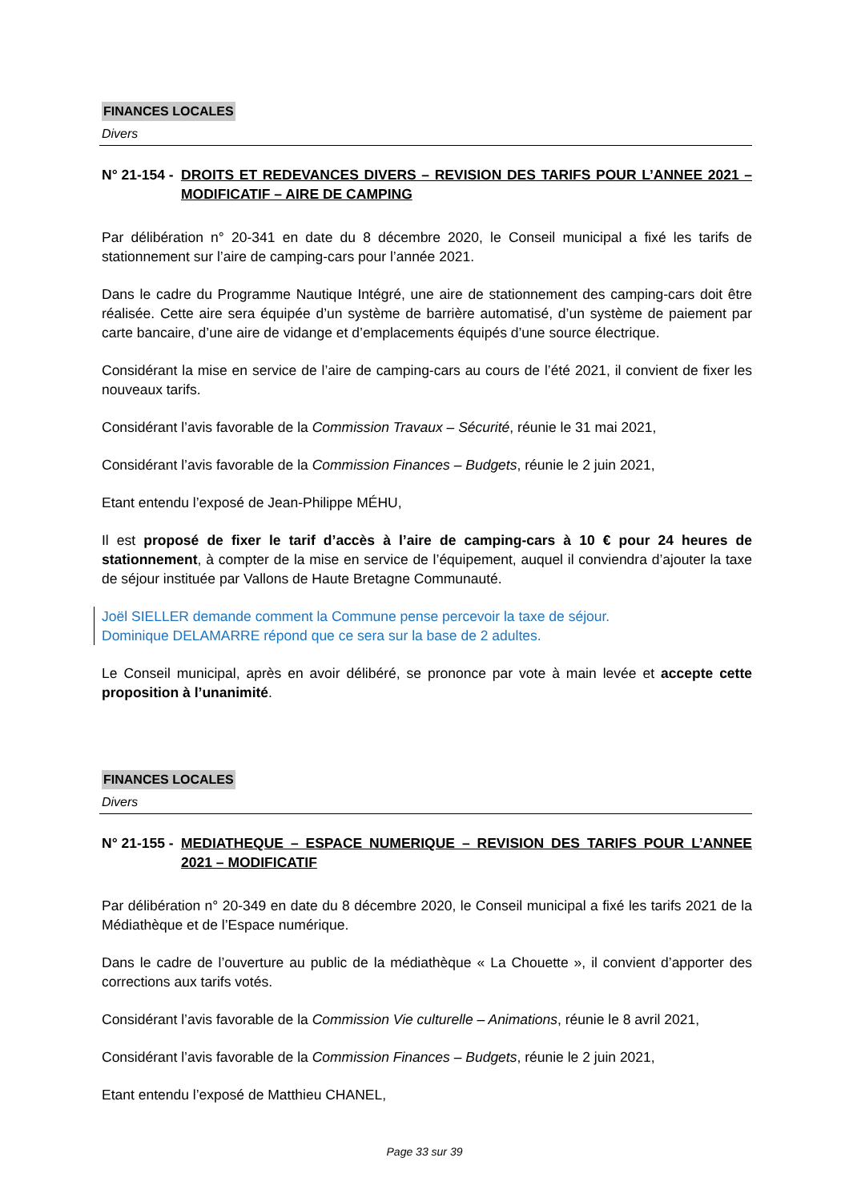FINANCES LOCALES
Divers
N° 21-154 - DROITS ET REDEVANCES DIVERS – REVISION DES TARIFS POUR L’ANNEE 2021 – MODIFICATIF – AIRE DE CAMPING
Par délibération n° 20-341 en date du 8 décembre 2020, le Conseil municipal a fixé les tarifs de stationnement sur l’aire de camping-cars pour l’année 2021.
Dans le cadre du Programme Nautique Intégré, une aire de stationnement des camping-cars doit être réalisée. Cette aire sera équipée d’un système de barrière automatisé, d’un système de paiement par carte bancaire, d’une aire de vidange et d’emplacements équipés d’une source électrique.
Considérant la mise en service de l’aire de camping-cars au cours de l’été 2021, il convient de fixer les nouveaux tarifs.
Considérant l’avis favorable de la Commission Travaux – Sécurité, réunie le 31 mai 2021,
Considérant l’avis favorable de la Commission Finances – Budgets, réunie le 2 juin 2021,
Etant entendu l’exposé de Jean-Philippe MÉHU,
Il est proposé de fixer le tarif d’accès à l’aire de camping-cars à 10 € pour 24 heures de stationnement, à compter de la mise en service de l’équipement, auquel il conviendra d’ajouter la taxe de séjour instituée par Vallons de Haute Bretagne Communauté.
Joël SIELLER demande comment la Commune pense percevoir la taxe de séjour.
Dominique DELAMARRE répond que ce sera sur la base de 2 adultes.
Le Conseil municipal, après en avoir délibéré, se prononce par vote à main levée et accepte cette proposition à l’unanimité.
FINANCES LOCALES
Divers
N° 21-155 - MEDIATHEQUE – ESPACE NUMERIQUE – REVISION DES TARIFS POUR L’ANNEE 2021 – MODIFICATIF
Par délibération n° 20-349 en date du 8 décembre 2020, le Conseil municipal a fixé les tarifs 2021 de la Médiathèque et de l’Espace numérique.
Dans le cadre de l’ouverture au public de la médiathèque « La Chouette », il convient d’apporter des corrections aux tarifs votés.
Considérant l’avis favorable de la Commission Vie culturelle – Animations, réunie le 8 avril 2021,
Considérant l’avis favorable de la Commission Finances – Budgets, réunie le 2 juin 2021,
Etant entendu l’exposé de Matthieu CHANEL,
Page 33 sur 39